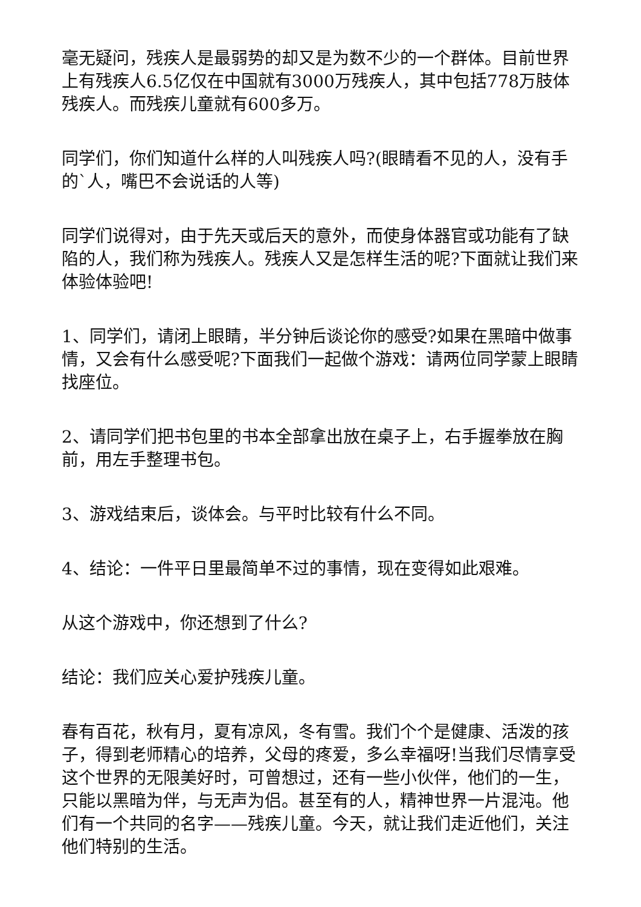毫无疑问，残疾人是最弱势的却又是为数不少的一个群体。目前世界上有残疾人6.5亿仅在中国就有3000万残疾人，其中包括778万肢体残疾人。而残疾儿童就有600多万。
同学们，你们知道什么样的人叫残疾人吗?(眼睛看不见的人，没有手的`人，嘴巴不会说话的人等)
同学们说得对，由于先天或后天的意外，而使身体器官或功能有了缺陷的人，我们称为残疾人。残疾人又是怎样生活的呢?下面就让我们来体验体验吧!
1、同学们，请闭上眼睛，半分钟后谈论你的感受?如果在黑暗中做事情，又会有什么感受呢?下面我们一起做个游戏：请两位同学蒙上眼睛找座位。
2、请同学们把书包里的书本全部拿出放在桌子上，右手握拳放在胸前，用左手整理书包。
3、游戏结束后，谈体会。与平时比较有什么不同。
4、结论：一件平日里最简单不过的事情，现在变得如此艰难。
从这个游戏中，你还想到了什么?
结论：我们应关心爱护残疾儿童。
春有百花，秋有月，夏有凉风，冬有雪。我们个个是健康、活泼的孩子，得到老师精心的培养，父母的疼爱，多么幸福呀!当我们尽情享受这个世界的无限美好时，可曾想过，还有一些小伙伴，他们的一生，只能以黑暗为伴，与无声为侣。甚至有的人，精神世界一片混沌。他们有一个共同的名字——残疾儿童。今天，就让我们走近他们，关注他们特别的生活。